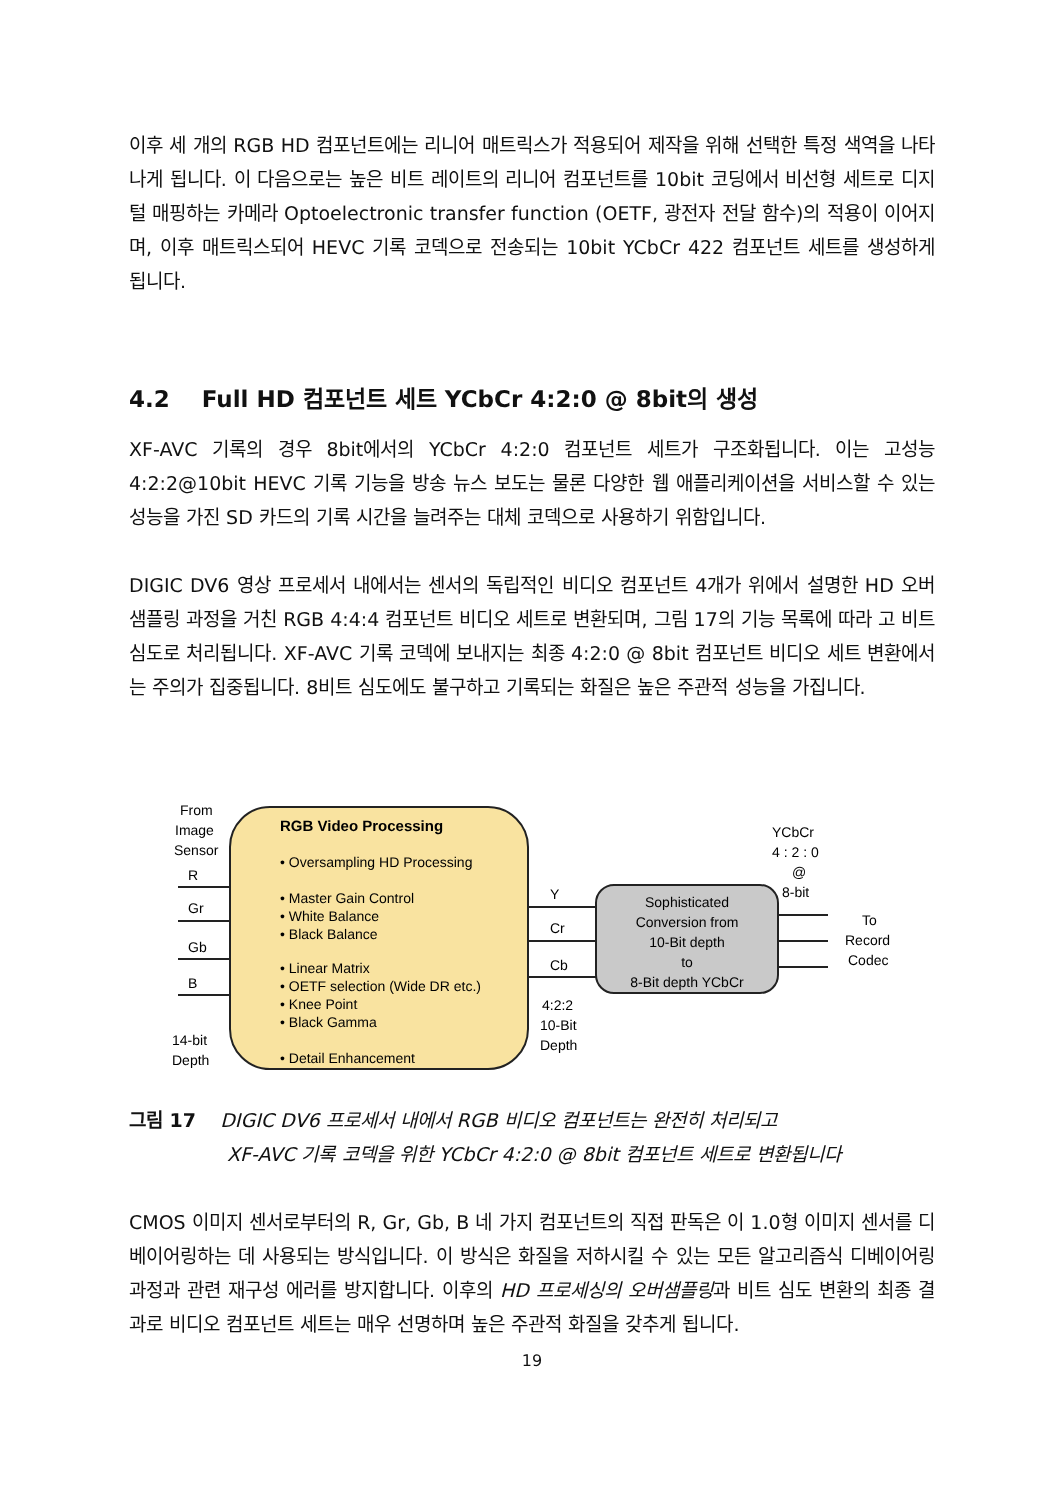이후 세 개의 RGB HD 컴포넌트에는 리니어 매트릭스가 적용되어 제작을 위해 선택한 특정 색역을 나타나게 됩니다. 이 다음으로는 높은 비트 레이트의 리니어 컴포넌트를 10bit 코딩에서 비선형 세트로 디지털 매핑하는 카메라 Optoelectronic transfer function (OETF, 광전자 전달 함수)의 적용이 이어지며, 이후 매트릭스되어 HEVC 기록 코덱으로 전송되는 10bit YCbCr 422 컴포넌트 세트를 생성하게 됩니다.
4.2 Full HD 컴포넌트 세트 YCbCr 4:2:0 @ 8bit의 생성
XF-AVC 기록의 경우 8bit에서의 YCbCr 4:2:0 컴포넌트 세트가 구조화됩니다. 이는 고성능 4:2:2@10bit HEVC 기록 기능을 방송 뉴스 보도는 물론 다양한 웹 애플리케이션을 서비스할 수 있는 성능을 가진 SD 카드의 기록 시간을 늘려주는 대체 코덱으로 사용하기 위함입니다.
DIGIC DV6 영상 프로세서 내에서는 센서의 독립적인 비디오 컴포넌트 4개가 위에서 설명한 HD 오버샘플링 과정을 거친 RGB 4:4:4 컴포넌트 비디오 세트로 변환되며, 그림 17의 기능 목록에 따라 고 비트 심도로 처리됩니다. XF-AVC 기록 코덱에 보내지는 최종 4:2:0 @ 8bit 컴포넌트 비디오 세트 변환에서는 주의가 집중됩니다. 8비트 심도에도 불구하고 기록되는 화질은 높은 주관적 성능을 가집니다.
From
Image
Sensor
RGB Video Processing
• Oversampling HD Processing
• Master Gain Control
• White Balance
• Black Balance
• Linear Matrix
• OETF selection (Wide DR etc.)
• Knee Point
• Black Gamma
• Detail Enhancement
R
Gr
Gb
B
14-bit
Depth
Y
Cr
Cb
4:2:2
10-Bit
Depth
Sophisticated
Conversion from
10-Bit depth
to
8-Bit depth YCbCr
YCbCr
4 : 2 : 0
@
8-bit
To
Record
Codec
그림 17 DIGIC DV6 프로세서 내에서 RGB 비디오 컴포넌트는 완전히 처리되고
XF-AVC 기록 코덱을 위한 YCbCr 4:2:0 @ 8bit 컴포넌트 세트로 변환됩니다
CMOS 이미지 센서로부터의 R, Gr, Gb, B 네 가지 컴포넌트의 직접 판독은 이 1.0형 이미지 센서를 디베이어링하는 데 사용되는 방식입니다. 이 방식은 화질을 저하시킬 수 있는 모든 알고리즘식 디베이어링 과정과 관련 재구성 에러를 방지합니다. 이후의 HD 프로세싱의 오버샘플링과 비트 심도 변환의 최종 결과로 비디오 컴포넌트 세트는 매우 선명하며 높은 주관적 화질을 갖추게 됩니다.
19